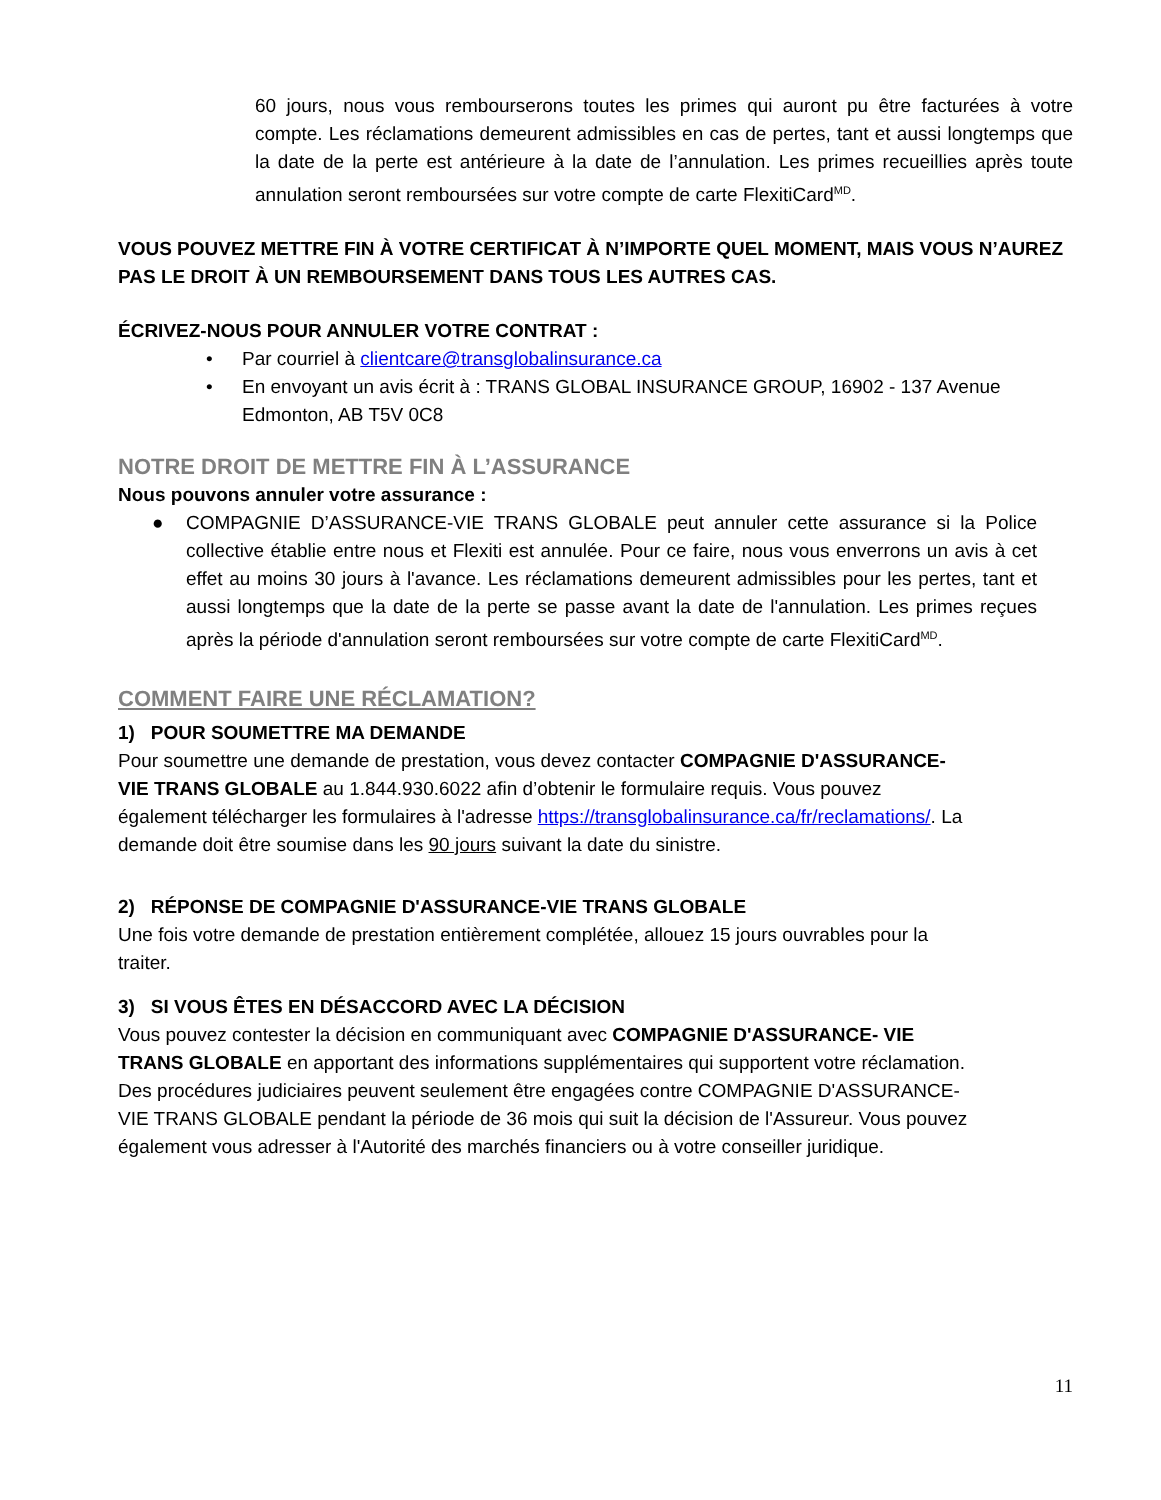60 jours, nous vous rembourserons toutes les primes qui auront pu être facturées à votre compte. Les réclamations demeurent admissibles en cas de pertes, tant et aussi longtemps que la date de la perte est antérieure à la date de l’annulation. Les primes recueillies après toute annulation seront remboursées sur votre compte de carte FlexitiCard<sup>MD</sup>.
VOUS POUVEZ METTRE FIN À VOTRE CERTIFICAT À N’IMPORTE QUEL MOMENT, MAIS VOUS N’AUREZ PAS LE DROIT À UN REMBOURSEMENT DANS TOUS LES AUTRES CAS.
ÉCRIVEZ-NOUS POUR ANNULER VOTRE CONTRAT :
• Par courriel à clientcare@transglobalinsurance.ca
• En envoyant un avis écrit à : TRANS GLOBAL INSURANCE GROUP, 16902 - 137 Avenue Edmonton, AB T5V 0C8
NOTRE DROIT DE METTRE FIN À L’ASSURANCE
Nous pouvons annuler votre assurance :
● COMPAGNIE D’ASSURANCE-VIE TRANS GLOBALE peut annuler cette assurance si la Police collective établie entre nous et Flexiti est annulée. Pour ce faire, nous vous enverrons un avis à cet effet au moins 30 jours à l'avance. Les réclamations demeurent admissibles pour les pertes, tant et aussi longtemps que la date de la perte se passe avant la date de l'annulation. Les primes reçues après la période d'annulation seront remboursées sur votre compte de carte FlexitiCard<sup>MD</sup>.
COMMENT FAIRE UNE RÉCLAMATION?
1) POUR SOUMETTRE MA DEMANDE
Pour soumettre une demande de prestation, vous devez contacter COMPAGNIE D'ASSURANCE-VIE TRANS GLOBALE au 1.844.930.6022 afin d’obtenir le formulaire requis. Vous pouvez également télécharger les formulaires à l'adresse https://transglobalinsurance.ca/fr/reclamations/. La demande doit être soumise dans les 90 jours suivant la date du sinistre.
2) RÉPONSE DE COMPAGNIE D'ASSURANCE-VIE TRANS GLOBALE
Une fois votre demande de prestation entièrement complétée, allouez 15 jours ouvrables pour la traiter.
3) SI VOUS ÊTES EN DÉSACCORD AVEC LA DÉCISION
Vous pouvez contester la décision en communiquant avec COMPAGNIE D'ASSURANCE- VIE TRANS GLOBALE en apportant des informations supplémentaires qui supportent votre réclamation. Des procédures judiciaires peuvent seulement être engagées contre COMPAGNIE D'ASSURANCE-VIE TRANS GLOBALE pendant la période de 36 mois qui suit la décision de l'Assureur. Vous pouvez également vous adresser à l'Autorité des marchés financiers ou à votre conseiller juridique.
11